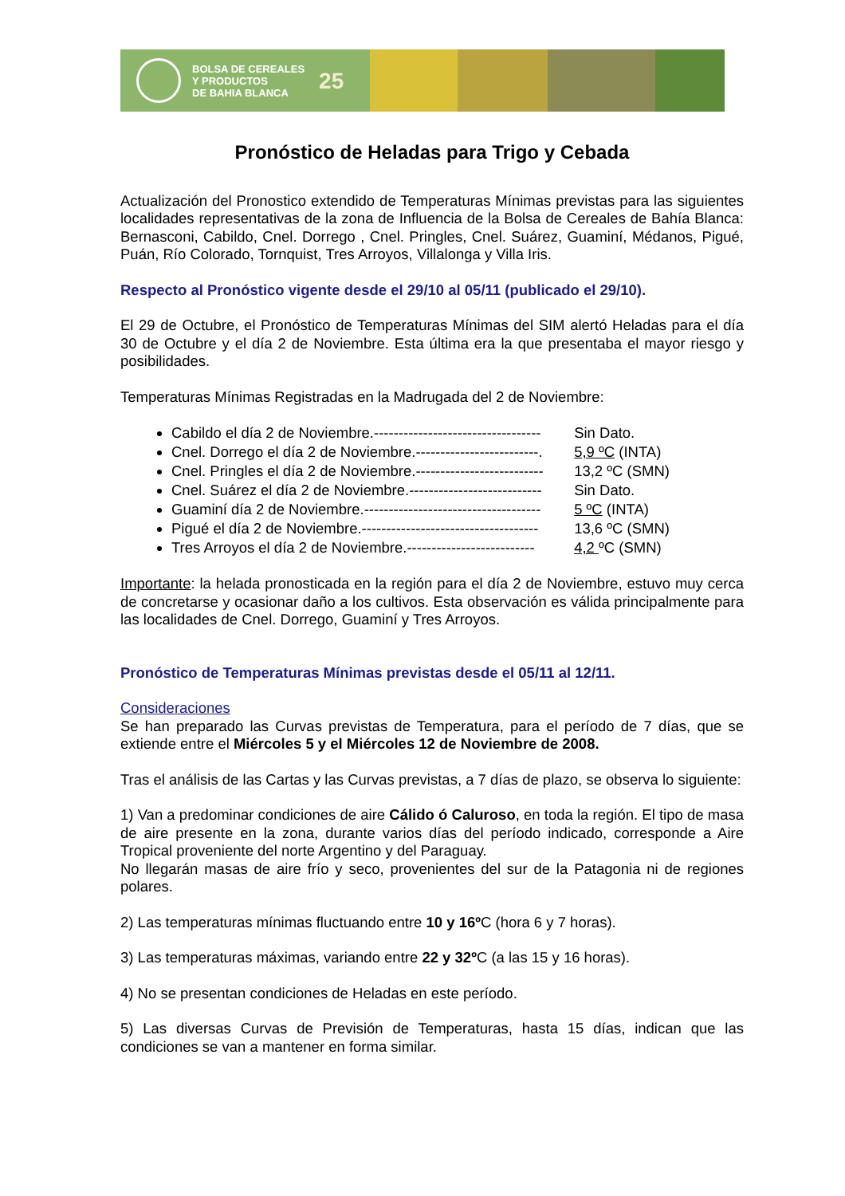BOLSA DE CEREALES
Y PRODUCTOS
DE BAHIA BLANCA
25
Pronóstico de Heladas para Trigo y Cebada
Actualización del Pronostico extendido de Temperaturas Mínimas previstas para las siguientes localidades representativas de la zona de Influencia de la Bolsa de Cereales de Bahía Blanca: Bernasconi, Cabildo, Cnel. Dorrego , Cnel. Pringles, Cnel. Suárez, Guaminí, Médanos, Pigué, Puán, Río Colorado, Tornquist, Tres Arroyos, Villalonga y Villa Iris.
Respecto al Pronóstico vigente desde el 29/10 al 05/11 (publicado el 29/10).
El 29 de Octubre, el Pronóstico de Temperaturas Mínimas del SIM alertó Heladas para el día 30 de Octubre y el día 2 de Noviembre. Esta última era la que presentaba el mayor riesgo y posibilidades.
Temperaturas Mínimas Registradas en la Madrugada del 2 de Noviembre:
Cabildo el día 2 de Noviembre.---------------------------------- Sin Dato.
Cnel. Dorrego el día 2 de Noviembre.-------------------------. 5,9 ºC (INTA)
Cnel. Pringles el día 2 de Noviembre.-------------------------- 13,2 ºC (SMN)
Cnel. Suárez el día 2 de Noviembre.--------------------------- Sin Dato.
Guaminí día 2 de Noviembre.------------------------------------ 5 ºC (INTA)
Pigué el día 2 de Noviembre.------------------------------------ 13,6 ºC (SMN)
Tres Arroyos el día 2 de Noviembre.-------------------------- 4,2 ºC (SMN)
Importante: la helada pronosticada en la región para el día 2 de Noviembre, estuvo muy cerca de concretarse y ocasionar daño a los cultivos. Esta observación es válida principalmente para las localidades de Cnel. Dorrego, Guaminí y Tres Arroyos.
Pronóstico de Temperaturas Mínimas previstas desde el 05/11 al 12/11.
Consideraciones
Se han preparado las Curvas previstas de Temperatura, para el período de 7 días, que se extiende entre el Miércoles 5 y el Miércoles 12 de Noviembre de 2008.
Tras el análisis de las Cartas y las Curvas previstas, a 7 días de plazo, se observa lo siguiente:
1) Van a predominar condiciones de aire Cálido ó Caluroso, en toda la región. El tipo de masa de aire presente en la zona, durante varios días del período indicado, corresponde a Aire Tropical proveniente del norte Argentino y del Paraguay.
No llegarán masas de aire frío y seco, provenientes del sur de la Patagonia ni de regiones polares.
2) Las temperaturas mínimas fluctuando entre 10 y 16º C (hora 6 y 7 horas).
3) Las temperaturas máximas, variando entre 22 y 32º C (a las 15 y 16 horas).
4) No se presentan condiciones de Heladas en este período.
5) Las diversas Curvas de Previsión de Temperaturas, hasta 15 días, indican que las condiciones se van a mantener en forma similar.